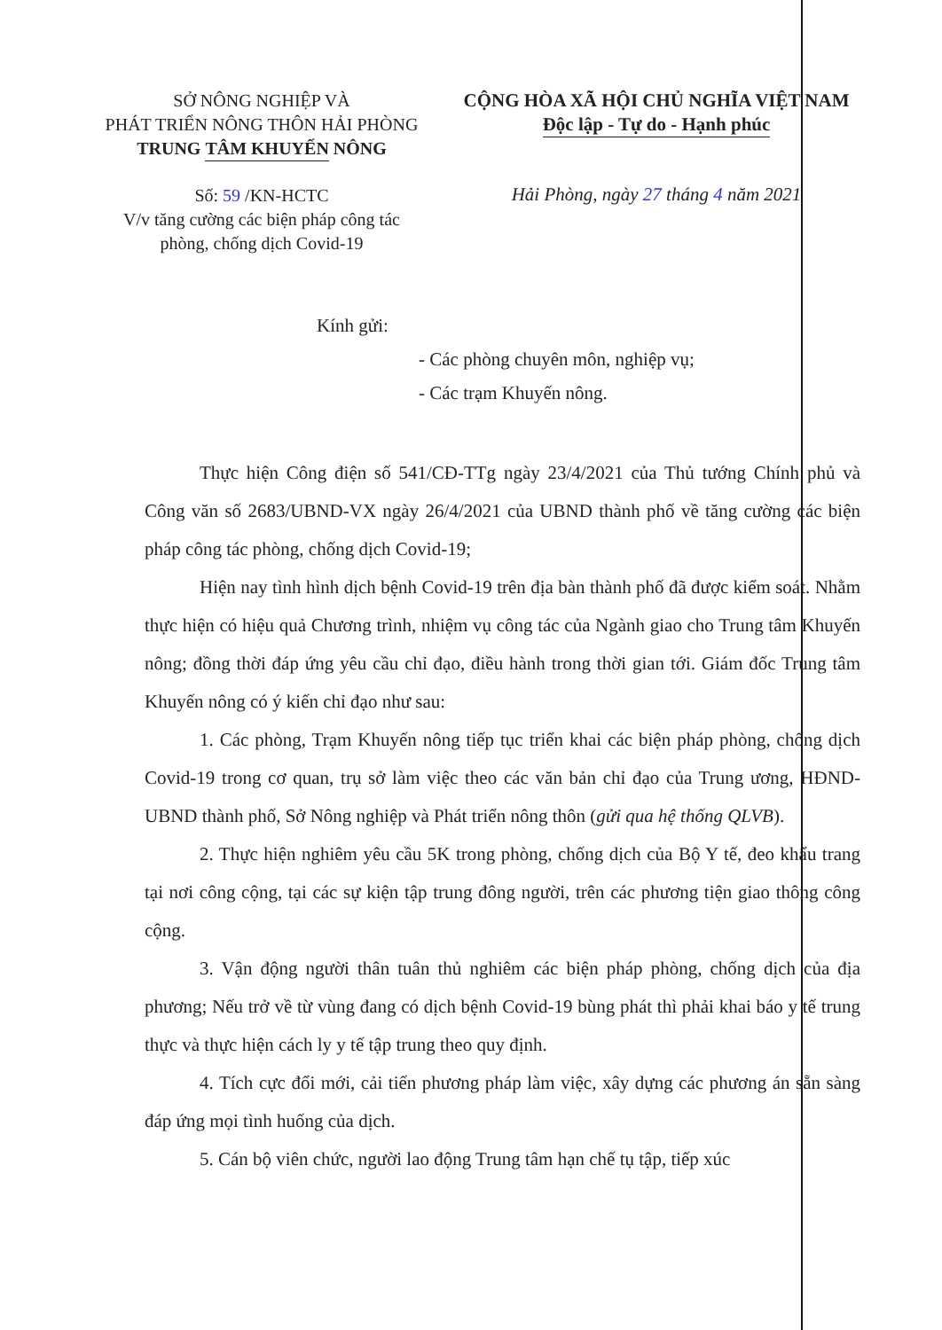SỞ NÔNG NGHIỆP VÀ
PHÁT TRIỂN NÔNG THÔN HẢI PHÒNG
TRUNG TÂM KHUYẾN NÔNG
CỘNG HÒA XÃ HỘI CHỦ NGHĨA VIỆT NAM
Độc lập - Tự do - Hạnh phúc
Số: 59 /KN-HCTC
V/v tăng cường các biện pháp công tác
phòng, chống dịch Covid-19
Hải Phòng, ngày 27 tháng 4 năm 2021
Kính gửi:
- Các phòng chuyên môn, nghiệp vụ;
- Các trạm Khuyến nông.
Thực hiện Công điện số 541/CĐ-TTg ngày 23/4/2021 của Thủ tướng Chính phủ và Công văn số 2683/UBND-VX ngày 26/4/2021 của UBND thành phố về tăng cường các biện pháp công tác phòng, chống dịch Covid-19;
Hiện nay tình hình dịch bệnh Covid-19 trên địa bàn thành phố đã được kiểm soát. Nhằm thực hiện có hiệu quả Chương trình, nhiệm vụ công tác của Ngành giao cho Trung tâm Khuyến nông; đồng thời đáp ứng yêu cầu chỉ đạo, điều hành trong thời gian tới. Giám đốc Trung tâm Khuyến nông có ý kiến chỉ đạo như sau:
1. Các phòng, Trạm Khuyến nông tiếp tục triển khai các biện pháp phòng, chống dịch Covid-19 trong cơ quan, trụ sở làm việc theo các văn bản chỉ đạo của Trung ương, HĐND-UBND thành phố, Sở Nông nghiệp và Phát triển nông thôn (gửi qua hệ thống QLVB).
2. Thực hiện nghiêm yêu cầu 5K trong phòng, chống dịch của Bộ Y tế, đeo khẩu trang tại nơi công cộng, tại các sự kiện tập trung đông người, trên các phương tiện giao thông công cộng.
3. Vận động người thân tuân thủ nghiêm các biện pháp phòng, chống dịch của địa phương; Nếu trở về từ vùng đang có dịch bệnh Covid-19 bùng phát thì phải khai báo y tế trung thực và thực hiện cách ly y tế tập trung theo quy định.
4. Tích cực đổi mới, cải tiến phương pháp làm việc, xây dựng các phương án sẵn sàng đáp ứng mọi tình huống của dịch.
5. Cán bộ viên chức, người lao động Trung tâm hạn chế tụ tập, tiếp xúc